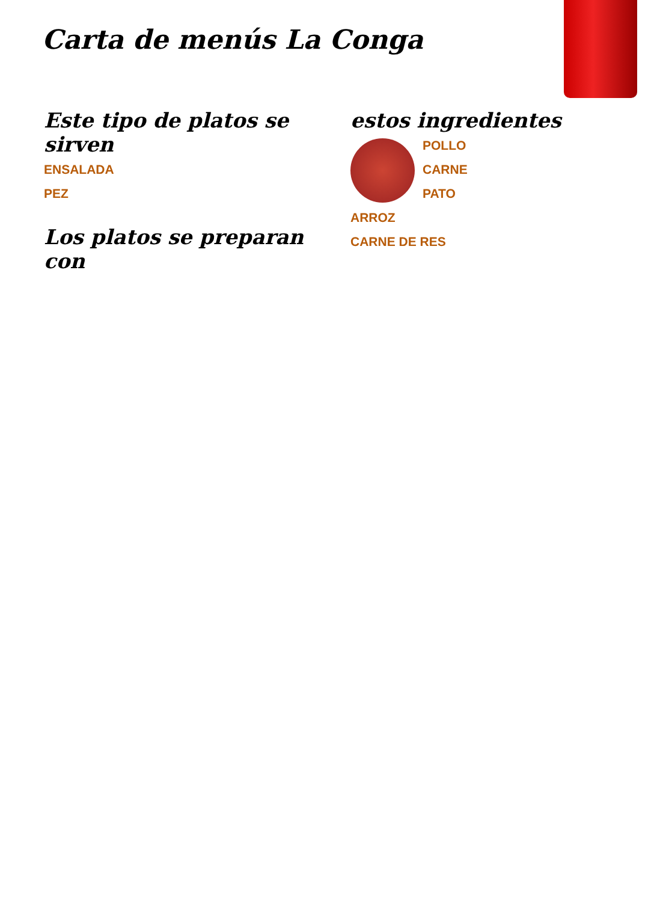Carta de menús La Conga
Este tipo de platos se sirven
ENSALADA
PEZ
Los platos se preparan con
estos ingredientes
POLLO
CARNE
PATO
ARROZ
CARNE DE RES